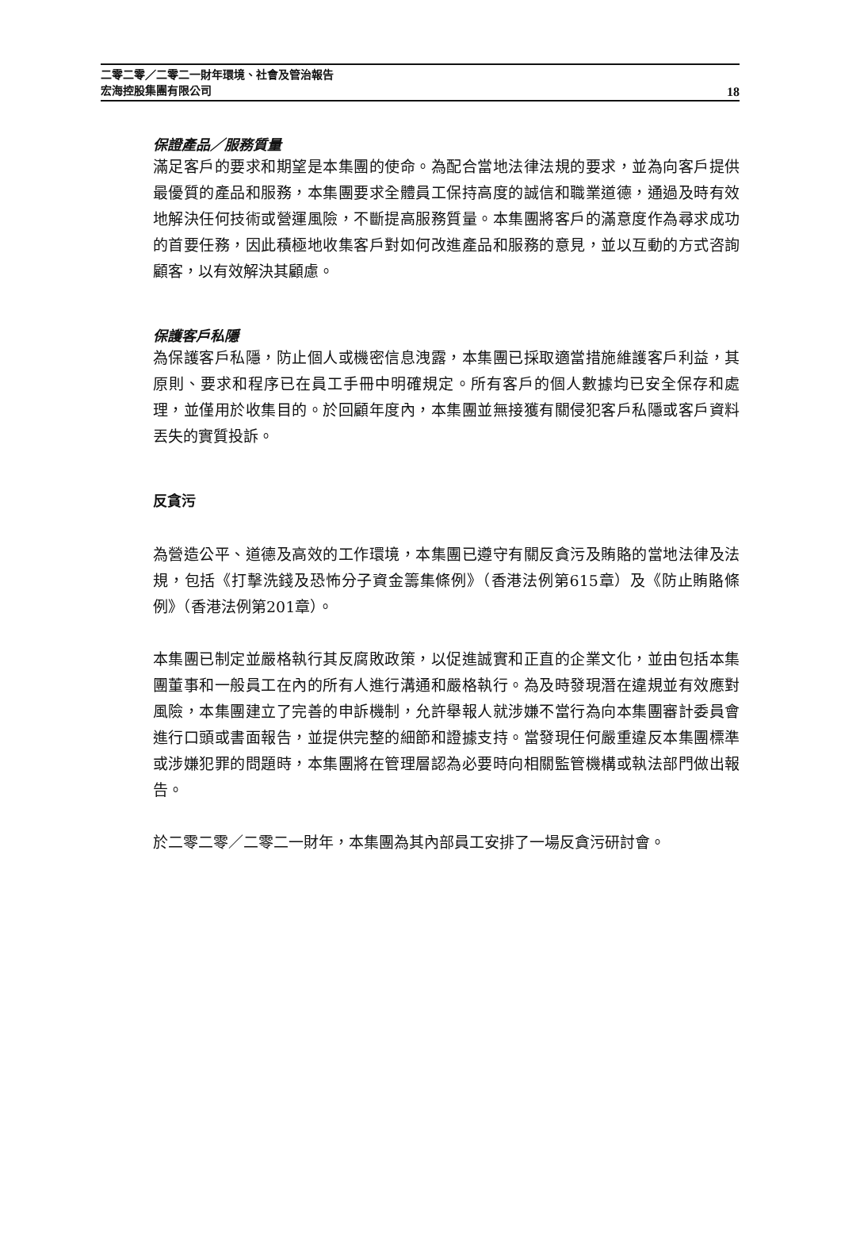二零二零／二零二一財年環境、社會及管治報告
宏海控股集團有限公司
18
保證產品／服務質量
滿足客戶的要求和期望是本集團的使命。為配合當地法律法規的要求，並為向客戶提供最優質的產品和服務，本集團要求全體員工保持高度的誠信和職業道德，通過及時有效地解決任何技術或營運風險，不斷提高服務質量。本集團將客戶的滿意度作為尋求成功的首要任務，因此積極地收集客戶對如何改進產品和服務的意見，並以互動的方式咨詢顧客，以有效解決其顧慮。
保護客戶私隱
為保護客戶私隱，防止個人或機密信息洩露，本集團已採取適當措施維護客戶利益，其原則、要求和程序已在員工手冊中明確規定。所有客戶的個人數據均已安全保存和處理，並僅用於收集目的。於回顧年度內，本集團並無接獲有關侵犯客戶私隱或客戶資料丟失的實質投訴。
反貪污
為營造公平、道德及高效的工作環境，本集團已遵守有關反貪污及賄賂的當地法律及法規，包括《打擊洗錢及恐怖分子資金籌集條例》（香港法例第615章）及《防止賄賂條例》（香港法例第201章）。
本集團已制定並嚴格執行其反腐敗政策，以促進誠實和正直的企業文化，並由包括本集團董事和一般員工在內的所有人進行溝通和嚴格執行。為及時發現潛在違規並有效應對風險，本集團建立了完善的申訴機制，允許舉報人就涉嫌不當行為向本集團審計委員會進行口頭或書面報告，並提供完整的細節和證據支持。當發現任何嚴重違反本集團標準或涉嫌犯罪的問題時，本集團將在管理層認為必要時向相關監管機構或執法部門做出報告。
於二零二零／二零二一財年，本集團為其內部員工安排了一場反貪污研討會。